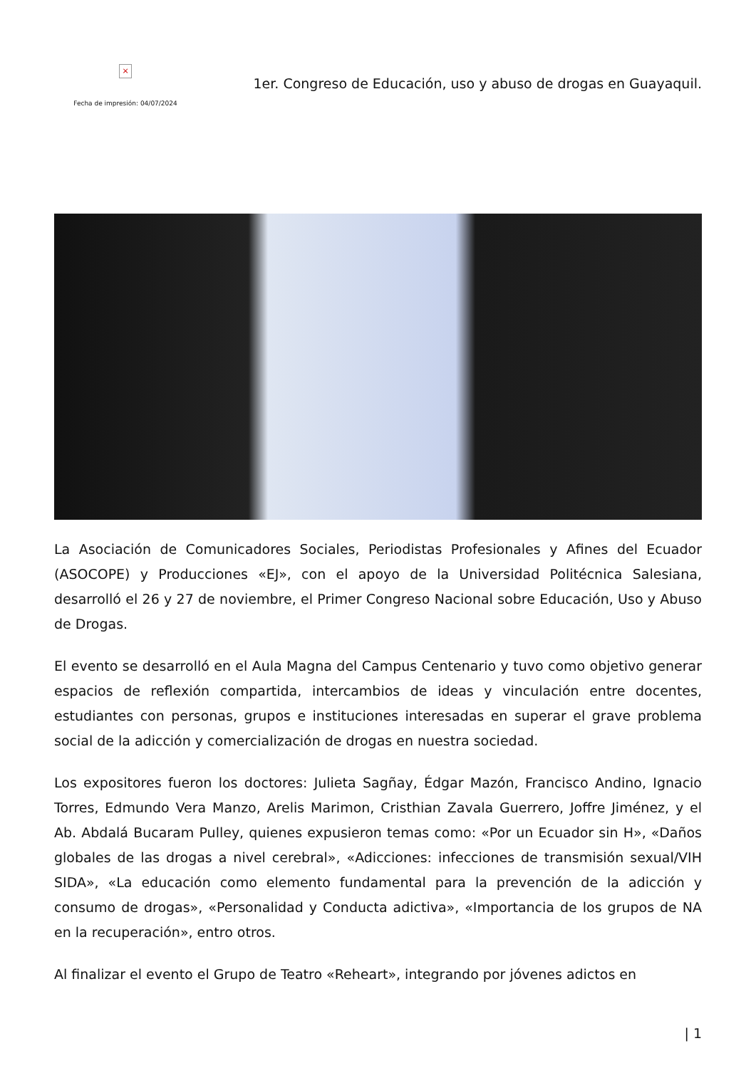×
Fecha de impresión: 04/07/2024
1er. Congreso de Educación, uso y abuso de drogas en Guayaquil.
La Asociación de Comunicadores Sociales, Periodistas Profesionales y Afines del Ecuador (ASOCOPE) y Producciones «EJ», con el apoyo de la Universidad Politécnica Salesiana, desarrolló el 26 y 27 de noviembre, el Primer Congreso Nacional sobre Educación, Uso y Abuso de Drogas.
El evento se desarrolló en el Aula Magna del Campus Centenario y tuvo como objetivo generar espacios de reflexión compartida, intercambios de ideas y vinculación entre docentes, estudiantes con personas, grupos e instituciones interesadas en superar el grave problema social de la adicción y comercialización de drogas en nuestra sociedad.
Los expositores fueron los doctores: Julieta Sagñay, Édgar Mazón, Francisco Andino, Ignacio Torres, Edmundo Vera Manzo, Arelis Marimon, Cristhian Zavala Guerrero, Joffre Jiménez, y el Ab. Abdalá Bucaram Pulley, quienes expusieron temas como: «Por un Ecuador sin H», «Daños globales de las drogas a nivel cerebral», «Adicciones: infecciones de transmisión sexual/VIH SIDA», «La educación como elemento fundamental para la prevención de la adicción y consumo de drogas», «Personalidad y Conducta adictiva», «Importancia de los grupos de NA en la recuperación», entro otros.
Al finalizar el evento el Grupo de Teatro «Reheart», integrando por jóvenes adictos en
| 1